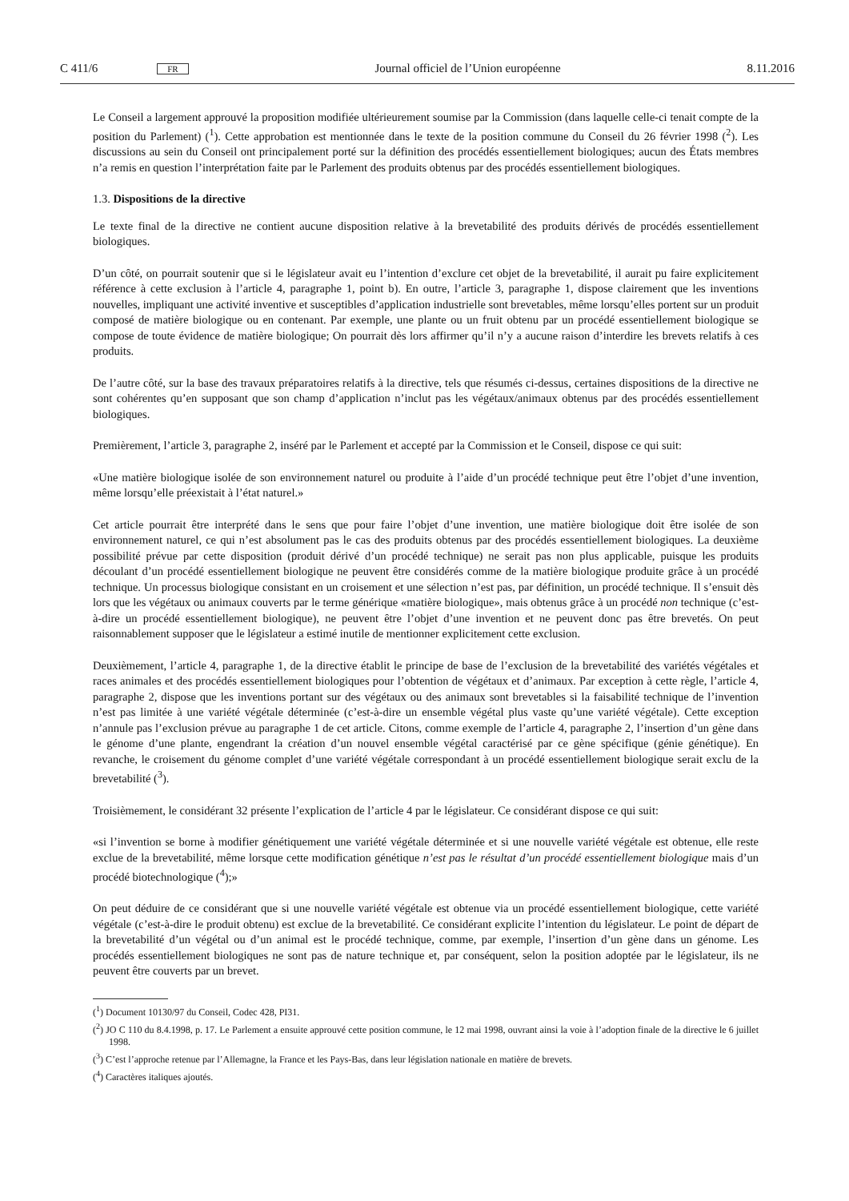C 411/6 FR Journal officiel de l’Union européenne 8.11.2016
Le Conseil a largement approuvé la proposition modifiée ultérieurement soumise par la Commission (dans laquelle celle-ci tenait compte de la position du Parlement) (<sup>1</sup>). Cette approbation est mentionnée dans le texte de la position commune du Conseil du 26 février 1998 (<sup>2</sup>). Les discussions au sein du Conseil ont principalement porté sur la définition des procédés essentiellement biologiques; aucun des États membres n’a remis en question l’interprétation faite par le Parlement des produits obtenus par des procédés essentiellement biologiques.
1.3. Dispositions de la directive
Le texte final de la directive ne contient aucune disposition relative à la brevetabilité des produits dérivés de procédés essentiellement biologiques.
D’un côté, on pourrait soutenir que si le législateur avait eu l’intention d’exclure cet objet de la brevetabilité, il aurait pu faire explicitement référence à cette exclusion à l’article 4, paragraphe 1, point b). En outre, l’article 3, paragraphe 1, dispose clairement que les inventions nouvelles, impliquant une activité inventive et susceptibles d’application industrielle sont brevetables, même lorsqu’elles portent sur un produit composé de matière biologique ou en contenant. Par exemple, une plante ou un fruit obtenu par un procédé essentiellement biologique se compose de toute évidence de matière biologique; On pourrait dès lors affirmer qu’il n’y a aucune raison d’interdire les brevets relatifs à ces produits.
De l’autre côté, sur la base des travaux préparatoires relatifs à la directive, tels que résumés ci-dessus, certaines dispositions de la directive ne sont cohérentes qu’en supposant que son champ d’application n’inclut pas les végétaux/animaux obtenus par des procédés essentiellement biologiques.
Premièrement, l’article 3, paragraphe 2, inséré par le Parlement et accepté par la Commission et le Conseil, dispose ce qui suit:
«Une matière biologique isolée de son environnement naturel ou produite à l’aide d’un procédé technique peut être l’objet d’une invention, même lorsqu’elle préexistait à l’état naturel.»
Cet article pourrait être interprété dans le sens que pour faire l’objet d’une invention, une matière biologique doit être isolée de son environnement naturel, ce qui n’est absolument pas le cas des produits obtenus par des procédés essentiellement biologiques. La deuxième possibilité prévue par cette disposition (produit dérivé d’un procédé technique) ne serait pas non plus applicable, puisque les produits découlant d’un procédé essentiellement biologique ne peuvent être considérés comme de la matière biologique produite grâce à un procédé technique. Un processus biologique consistant en un croisement et une sélection n’est pas, par définition, un procédé technique. Il s’ensuit dès lors que les végétaux ou animaux couverts par le terme générique «matière biologique», mais obtenus grâce à un procédé non technique (c’est-à-dire un procédé essentiellement biologique), ne peuvent être l’objet d’une invention et ne peuvent donc pas être brevetés. On peut raisonnablement supposer que le législateur a estimé inutile de mentionner explicitement cette exclusion.
Deuxièmement, l’article 4, paragraphe 1, de la directive établit le principe de base de l’exclusion de la brevetabilité des variétés végétales et races animales et des procédés essentiellement biologiques pour l’obtention de végétaux et d’animaux. Par exception à cette règle, l’article 4, paragraphe 2, dispose que les inventions portant sur des végétaux ou des animaux sont brevetables si la faisabilité technique de l’invention n’est pas limitée à une variété végétale déterminée (c’est-à-dire un ensemble végétal plus vaste qu’une variété végétale). Cette exception n’annule pas l’exclusion prévue au paragraphe 1 de cet article. Citons, comme exemple de l’article 4, paragraphe 2, l’insertion d’un gène dans le génome d’une plante, engendrant la création d’un nouvel ensemble végétal caractérisé par ce gène spécifique (génie génétique). En revanche, le croisement du génome complet d’une variété végétale correspondant à un procédé essentiellement biologique serait exclu de la brevetabilité (<sup>3</sup>).
Troisièmement, le considérant 32 présente l’explication de l’article 4 par le législateur. Ce considérant dispose ce qui suit:
«si l’invention se borne à modifier génétiquement une variété végétale déterminée et si une nouvelle variété végétale est obtenue, elle reste exclue de la brevetabilité, même lorsque cette modification génétique n’est pas le résultat d’un procédé essentiellement biologique mais d’un procédé biotechnologique (<sup>4</sup>);»
On peut déduire de ce considérant que si une nouvelle variété végétale est obtenue via un procédé essentiellement biologique, cette variété végétale (c’est-à-dire le produit obtenu) est exclue de la brevetabilité. Ce considérant explicite l’intention du législateur. Le point de départ de la brevetabilité d’un végétal ou d’un animal est le procédé technique, comme, par exemple, l’insertion d’un gène dans un génome. Les procédés essentiellement biologiques ne sont pas de nature technique et, par conséquent, selon la position adoptée par le législateur, ils ne peuvent être couverts par un brevet.
(<sup>1</sup>) Document 10130/97 du Conseil, Codec 428, PI31.
(<sup>2</sup>) JO C 110 du 8.4.1998, p. 17. Le Parlement a ensuite approuvé cette position commune, le 12 mai 1998, ouvrant ainsi la voie à l’adoption finale de la directive le 6 juillet 1998.
(<sup>3</sup>) C’est l’approche retenue par l’Allemagne, la France et les Pays-Bas, dans leur législation nationale en matière de brevets.
(<sup>4</sup>) Caractères italiques ajoutés.